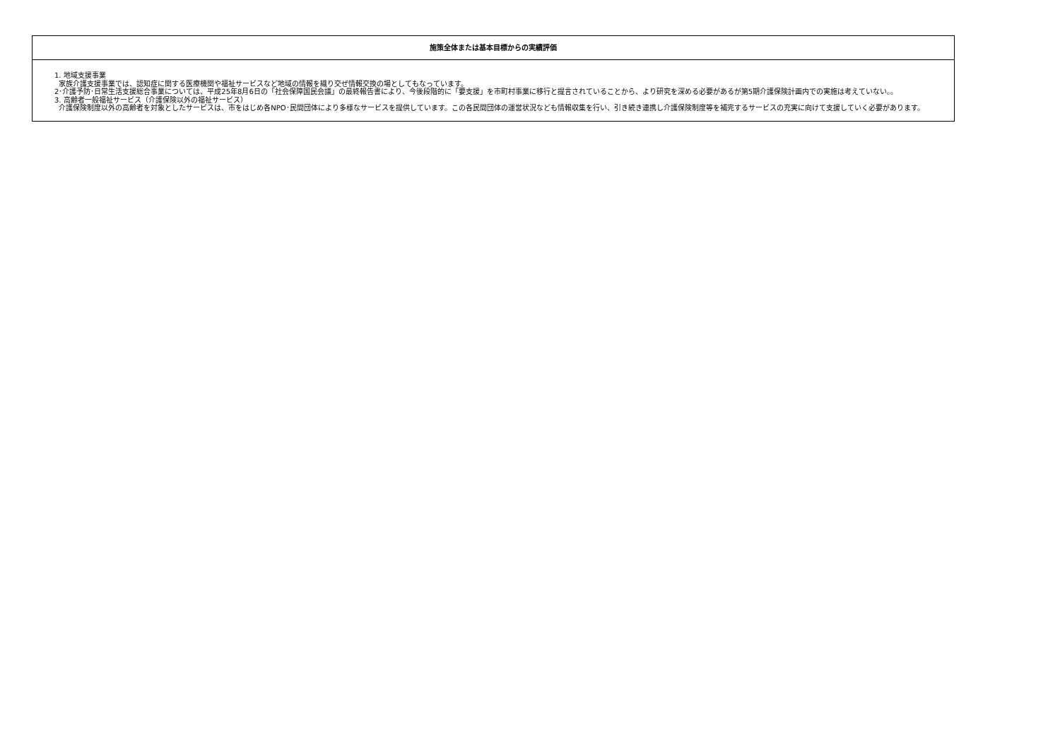| 施策全体または基本目標からの実績評価 |
| --- |
| 1. 地域支援事業 家族介護支援事業では、認知症に関する医療機関や福祉サービスなど地域の情報を織り交ぜ情報交換の場としてもなっています。 2･介護予防･日常生活支援総合事業については、平成25年8月6日の「社会保障国民会議」の最終報告書により、今後段階的に「要支援」を市町村事業に移行と提言されていることから、より研究を深める必要があるが第5期介護保険計画内での実施は考えていない。。 3. 高齢者一般福祉サービス（介護保険以外の福祉サービス） 介護保険制度以外の高齢者を対象としたサービスは、市をはじめ各NPO･民間団体により多様なサービスを提供しています。この各民間団体の運営状況なども情報収集を行い、引き続き連携し介護保険制度等を補完するサービスの充実に向けて支援していく必要があります。 |